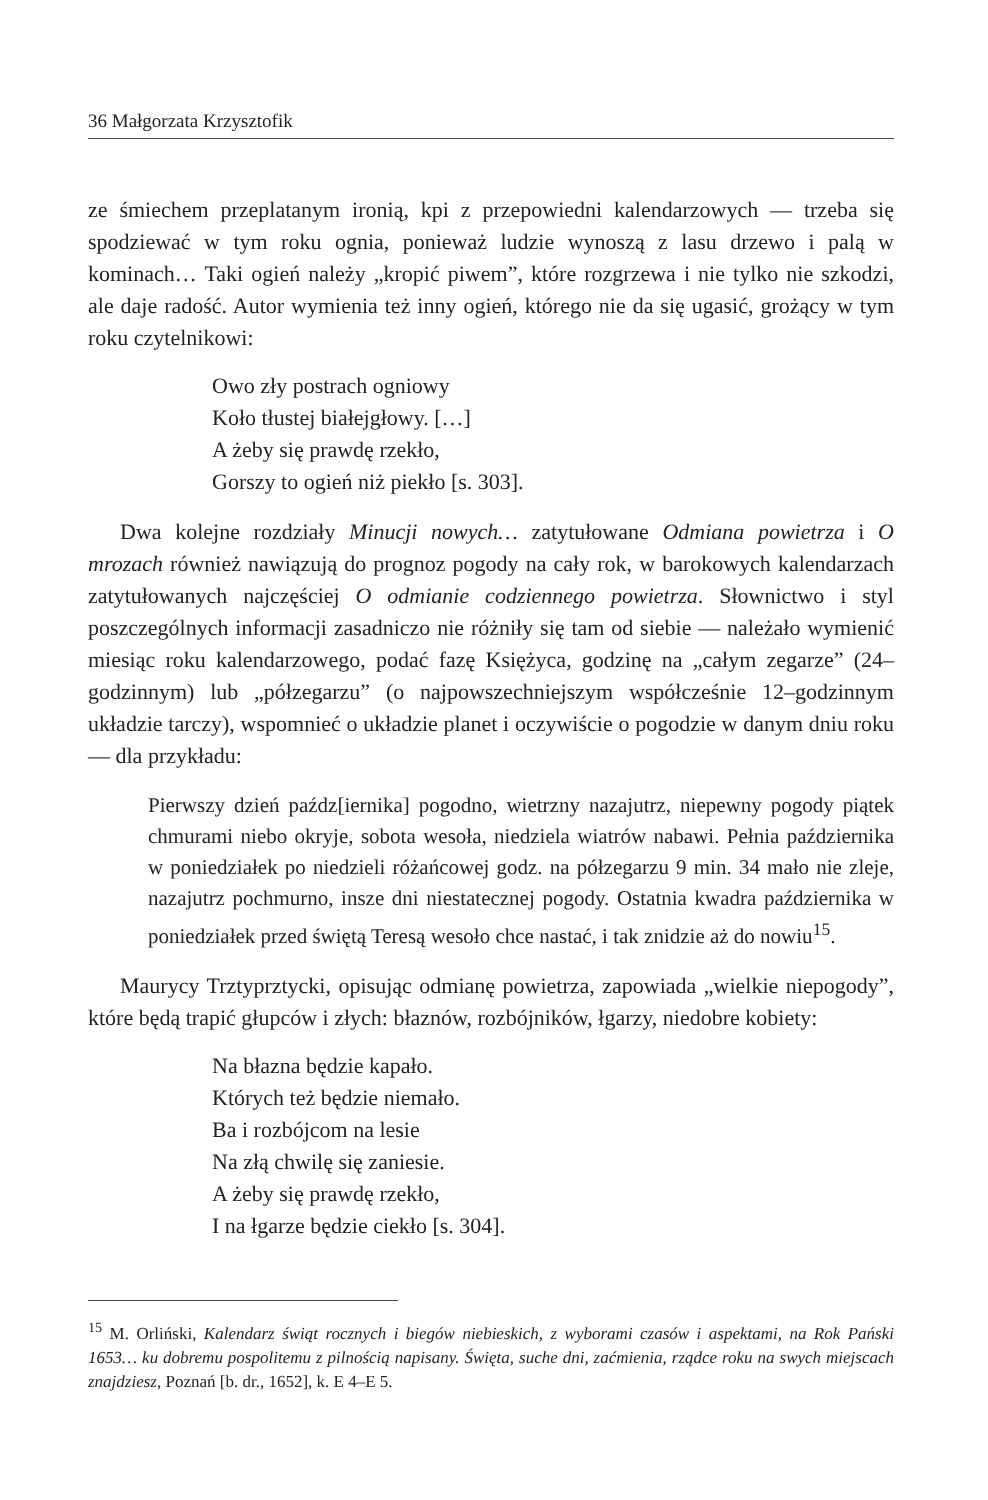36 Małgorzata Krzysztofik
ze śmiechem przeplatanym ironią, kpi z przepowiedni kalendarzowych — trzeba się spodziewać w tym roku ognia, ponieważ ludzie wynoszą z lasu drzewo i palą w kominach… Taki ogień należy „kropić piwem”, które rozgrzewa i nie tylko nie szkodzi, ale daje radość. Autor wymienia też inny ogień, którego nie da się ugasić, grożący w tym roku czytelnikowi:
Owo zły postrach ogniowy
Koło tłustej białejgłowy. […]
A żeby się prawdę rzekło,
Gorszy to ogień niż piekło [s. 303].
Dwa kolejne rozdziały Minucji nowych… zatytułowane Odmiana powietrza i O mrozach również nawiązują do prognoz pogody na cały rok, w barokowych kalendarzach zatytułowanych najczęściej O odmianie codziennego powietrza. Słownictwo i styl poszczególnych informacji zasadniczo nie różniły się tam od siebie — należało wymienić miesiąc roku kalendarzowego, podać fazę Księżyca, godzinę na „całym zegarze” (24–godzinnym) lub „półzegarzu” (o najpowszechniejszym współcześnie 12–godzinnym układzie tarczy), wspomnieć o układzie planet i oczywiście o pogodzie w danym dniu roku — dla przykładu:
Pierwszy dzień paźdz[iernika] pogodno, wietrzny nazajutrz, niepewny pogody piątek chmurami niebo okryje, sobota wesoła, niedziela wiatrów nabawi. Pełnia października w poniedziałek po niedzieli różańcowej godz. na półzegarzu 9 min. 34 mało nie zleje, nazajutrz pochmurno, insze dni niestatecznej pogody. Ostatnia kwadra października w poniedziałek przed świętą Teresą wesoło chce nastać, i tak znidzie aż do nowiu<sup>15</sup>.
Maurycy Trztyprztycki, opisując odmianę powietrza, zapowiada „wielkie niepogody”, które będą trapić głupców i złych: błaznów, rozbójników, łgarzy, niedobre kobiety:
Na błazna będzie kapało.
Których też będzie niemało.
Ba i rozbójcom na lesie
Na złą chwilę się zaniesie.
A żeby się prawdę rzekło,
I na łgarze będzie ciekło [s. 304].
<sup>15</sup> M. Orliński, Kalendarz świąt rocznych i biegów niebieskich, z wyborami czasów i aspektami, na Rok Pański 1653… ku dobremu pospolitemu z pilnością napisany. Święta, suche dni, zaćmienia, rządce roku na swych miejscach znajdziesz, Poznań [b. dr., 1652], k. E 4–E 5.